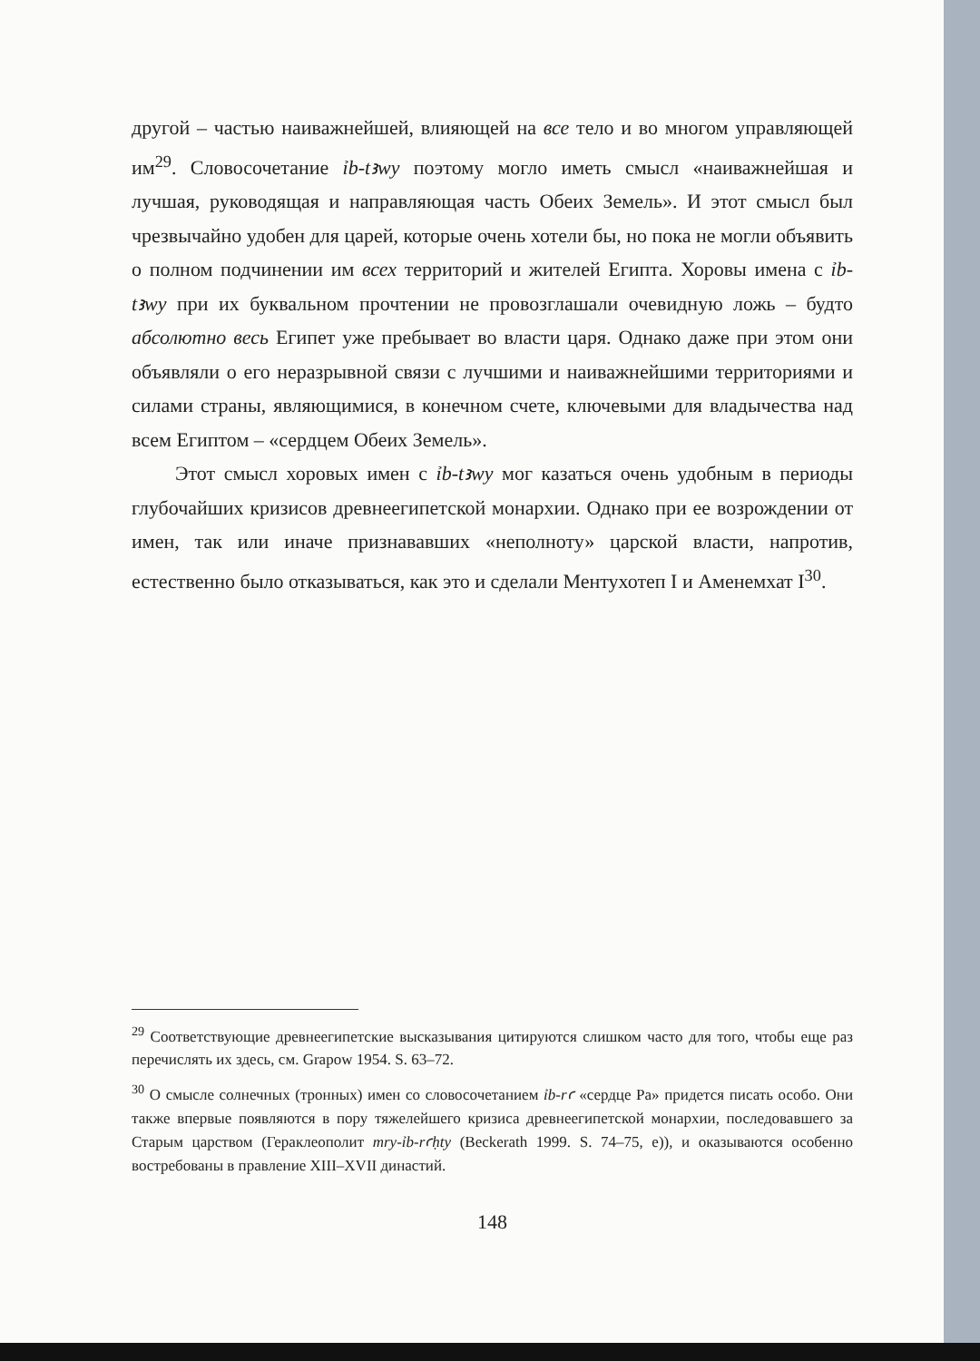другой – частью наиважнейшей, влияющей на все тело и во многом управляющей им<sup>29</sup>. Словосочетание ỉb-tꜣwy поэтому могло иметь смысл «наиважнейшая и лучшая, руководящая и направляющая часть Обеих Земель». И этот смысл был чрезвычайно удобен для царей, которые очень хотели бы, но пока не могли объявить о полном подчинении им всех территорий и жителей Египта. Хоровы имена с ỉb-tꜣwy при их буквальном прочтении не провозглашали очевидную ложь – будто абсолютно весь Египет уже пребывает во власти царя. Однако даже при этом они объявляли о его неразрывной связи с лучшими и наиважнейшими территориями и силами страны, являющимися, в конечном счете, ключевыми для владычества над всем Египтом – «сердцем Обеих Земель».
Этот смысл хоровых имен с ỉb-tꜣwy мог казаться очень удобным в периоды глубочайших кризисов древнеегипетской монархии. Однако при ее возрождении от имен, так или иначе признававших «неполноту» царской власти, напротив, естественно было отказываться, как это и сделали Ментухотеп I и Аменемхат I<sup>30</sup>.
<sup>29</sup> Соответствующие древнеегипетские высказывания цитируются слишком часто для того, чтобы еще раз перечислять их здесь, см. Grapow 1954. S. 63–72.
<sup>30</sup> О смысле солнечных (тронных) имен со словосочетанием ỉb-rꜥ «сердце Ра» придется писать особо. Они также впервые появляются в пору тяжелейшего кризиса древнеегипетской монархии, последовавшего за Старым царством (Гераклеополит mry-ỉb-rꜥḥty (Beckerath 1999. S. 74–75, e)), и оказываются особенно востребованы в правление XIII–XVII династий.
148